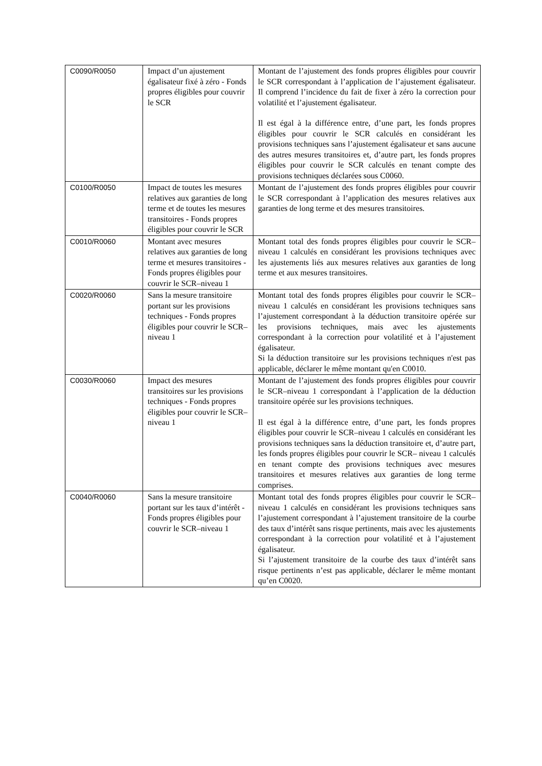| C0090/R0050 | Impact d’un ajustement égalisateur fixé à zéro - Fonds propres éligibles pour couvrir le SCR | Montant de l’ajustement des fonds propres éligibles pour couvrir le SCR correspondant à l’application de l’ajustement égalisateur. Il comprend l’incidence du fait de fixer à zéro la correction pour volatilité et l’ajustement égalisateur. Il est égal à la différence entre, d’une part, les fonds propres éligibles pour couvrir le SCR calculés en considérant les provisions techniques sans l’ajustement égalisateur et sans aucune des autres mesures transitoires et, d’autre part, les fonds propres éligibles pour couvrir le SCR calculés en tenant compte des provisions techniques déclarées sous C0060. |
| C0100/R0050 | Impact de toutes les mesures relatives aux garanties de long terme et de toutes les mesures transitoires - Fonds propres éligibles pour couvrir le SCR | Montant de l’ajustement des fonds propres éligibles pour couvrir le SCR correspondant à l’application des mesures relatives aux garanties de long terme et des mesures transitoires. |
| C0010/R0060 | Montant avec mesures relatives aux garanties de long terme et mesures transitoires - Fonds propres éligibles pour couvrir le SCR–niveau 1 | Montant total des fonds propres éligibles pour couvrir le SCR–niveau 1 calculés en considérant les provisions techniques avec les ajustements liés aux mesures relatives aux garanties de long terme et aux mesures transitoires. |
| C0020/R0060 | Sans la mesure transitoire portant sur les provisions techniques - Fonds propres éligibles pour couvrir le SCR– niveau 1 | Montant total des fonds propres éligibles pour couvrir le SCR–niveau 1 calculés en considérant les provisions techniques sans l’ajustement correspondant à la déduction transitoire opérée sur les provisions techniques, mais avec les ajustements correspondant à la correction pour volatilité et à l’ajustement égalisateur. Si la déduction transitoire sur les provisions techniques n'est pas applicable, déclarer le même montant qu'en C0010. |
| C0030/R0060 | Impact des mesures transitoires sur les provisions techniques - Fonds propres éligibles pour couvrir le SCR– niveau 1 | Montant de l’ajustement des fonds propres éligibles pour couvrir le SCR–niveau 1 correspondant à l’application de la déduction transitoire opérée sur les provisions techniques. Il est égal à la différence entre, d’une part, les fonds propres éligibles pour couvrir le SCR–niveau 1 calculés en considérant les provisions techniques sans la déduction transitoire et, d’autre part, les fonds propres éligibles pour couvrir le SCR– niveau 1 calculés en tenant compte des provisions techniques avec mesures transitoires et mesures relatives aux garanties de long terme comprises. |
| C0040/R0060 | Sans la mesure transitoire portant sur les taux d’intérêt - Fonds propres éligibles pour couvrir le SCR–niveau 1 | Montant total des fonds propres éligibles pour couvrir le SCR–niveau 1 calculés en considérant les provisions techniques sans l’ajustement correspondant à l’ajustement transitoire de la courbe des taux d’intérêt sans risque pertinents, mais avec les ajustements correspondant à la correction pour volatilité et à l’ajustement égalisateur. Si l’ajustement transitoire de la courbe des taux d’intérêt sans risque pertinents n’est pas applicable, déclarer le même montant qu’en C0020. |